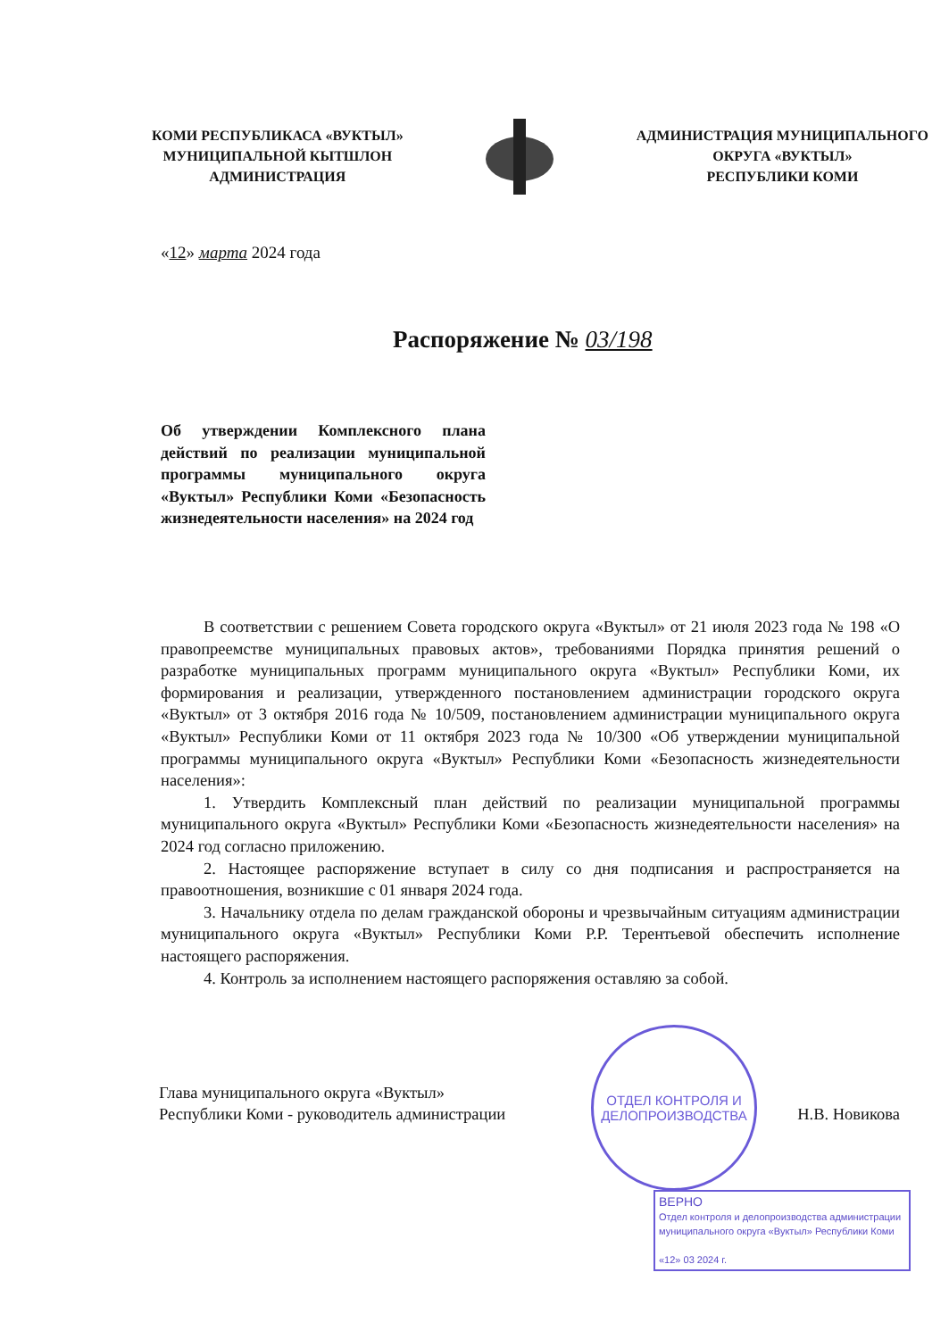КОМИ РЕСПУБЛИКАСА «ВУКТЫЛ»
МУНИЦИПАЛЬНОЙ КЫТШЛОН
АДМИНИСТРАЦИЯ
АДМИНИСТРАЦИЯ МУНИЦИПАЛЬНОГО
ОКРУГА «ВУКТЫЛ»
РЕСПУБЛИКИ КОМИ
«12» марта 2024 года
Распоряжение № 03/198
Об утверждении Комплексного плана действий по реализации муниципальной программы муниципального округа «Вуктыл» Республики Коми «Безопасность жизнедеятельности населения» на 2024 год
В соответствии с решением Совета городского округа «Вуктыл» от 21 июля 2023 года № 198 «О правопреемстве муниципальных правовых актов», требованиями Порядка принятия решений о разработке муниципальных программ муниципального округа «Вуктыл» Республики Коми, их формирования и реализации, утвержденного постановлением администрации городского округа «Вуктыл» от 3 октября 2016 года № 10/509, постановлением администрации муниципального округа «Вуктыл» Республики Коми от 11 октября 2023 года № 10/300 «Об утверждении муниципальной программы муниципального округа «Вуктыл» Республики Коми «Безопасность жизнедеятельности населения»:
1. Утвердить Комплексный план действий по реализации муниципальной программы муниципального округа «Вуктыл» Республики Коми «Безопасность жизнедеятельности населения» на 2024 год согласно приложению.
2. Настоящее распоряжение вступает в силу со дня подписания и распространяется на правоотношения, возникшие с 01 января 2024 года.
3. Начальнику отдела по делам гражданской обороны и чрезвычайным ситуациям администрации муниципального округа «Вуктыл» Республики Коми Р.Р. Терентьевой обеспечить исполнение настоящего распоряжения.
4. Контроль за исполнением настоящего распоряжения оставляю за собой.
ОТДЕЛ КОНТРОЛЯ И
ДЕЛОПРОИЗВОДСТВА
Глава муниципального округа «Вуктыл»
Республики Коми - руководитель администрации
Н.В. Новикова
ВЕРНО
Отдел контроля и делопроизводства администрации муниципального округа «Вуктыл» Республики Коми
«12» 03 2024 г.